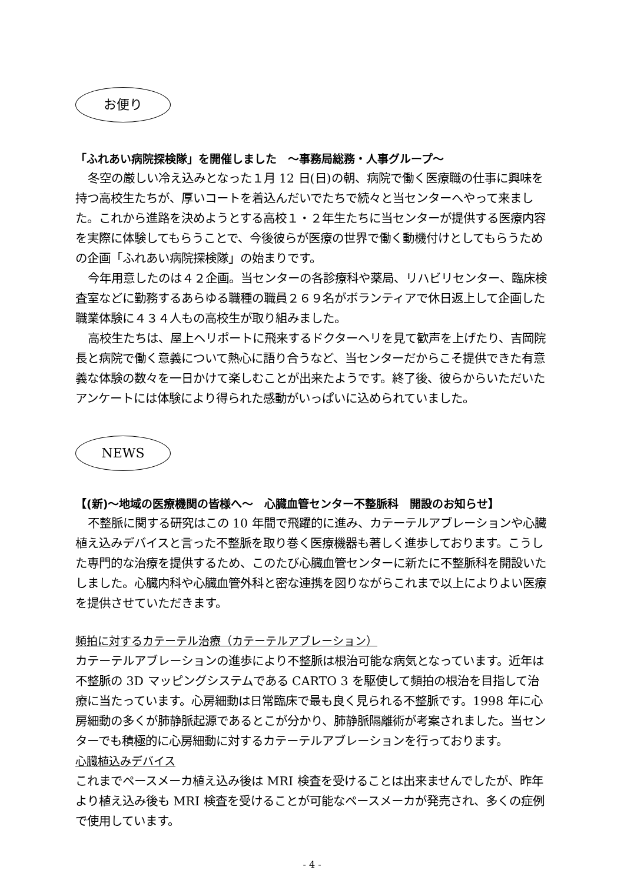お便り
「ふれあい病院探検隊」を開催しました　～事務局総務・人事グループ～
冬空の厳しい冷え込みとなった１月 12 日(日)の朝、病院で働く医療職の仕事に興味を持つ高校生たちが、厚いコートを着込んだいでたちで続々と当センターへやって来ました。これから進路を決めようとする高校１・２年生たちに当センターが提供する医療内容を実際に体験してもらうことで、今後彼らが医療の世界で働く動機付けとしてもらうための企画「ふれあい病院探検隊」の始まりです。
今年用意したのは４２企画。当センターの各診療科や薬局、リハビリセンター、臨床検査室などに勤務するあらゆる職種の職員２６９名がボランティアで休日返上して企画した職業体験に４３４人もの高校生が取り組みました。
高校生たちは、屋上ヘリポートに飛来するドクターヘリを見て歓声を上げたり、吉岡院長と病院で働く意義について熱心に語り合うなど、当センターだからこそ提供できた有意義な体験の数々を一日かけて楽しむことが出来たようです。終了後、彼らからいただいたアンケートには体験により得られた感動がいっぱいに込められていました。
NEWS
【(新)～地域の医療機関の皆様へ～　心臓血管センター不整脈科　開設のお知らせ】
不整脈に関する研究はこの 10 年間で飛躍的に進み、カテーテルアブレーションや心臓植え込みデバイスと言った不整脈を取り巻く医療機器も著しく進歩しております。こうした専門的な治療を提供するため、このたび心臓血管センターに新たに不整脈科を開設いたしました。心臓内科や心臓血管外科と密な連携を図りながらこれまで以上によりよい医療を提供させていただきます。
頻拍に対するカテーテル治療（カテーテルアブレーション）
カテーテルアブレーションの進歩により不整脈は根治可能な病気となっています。近年は不整脈の 3D マッピングシステムである CARTO 3 を駆使して頻拍の根治を目指して治療に当たっています。心房細動は日常臨床で最も良く見られる不整脈です。1998 年に心房細動の多くが肺静脈起源であるとこが分かり、肺静脈隔離術が考案されました。当センターでも積極的に心房細動に対するカテーテルアブレーションを行っております。
心臓植込みデバイス
これまでペースメーカ植え込み後は MRI 検査を受けることは出来ませんでしたが、昨年より植え込み後も MRI 検査を受けることが可能なペースメーカが発売され、多くの症例で使用しています。
- 4 -